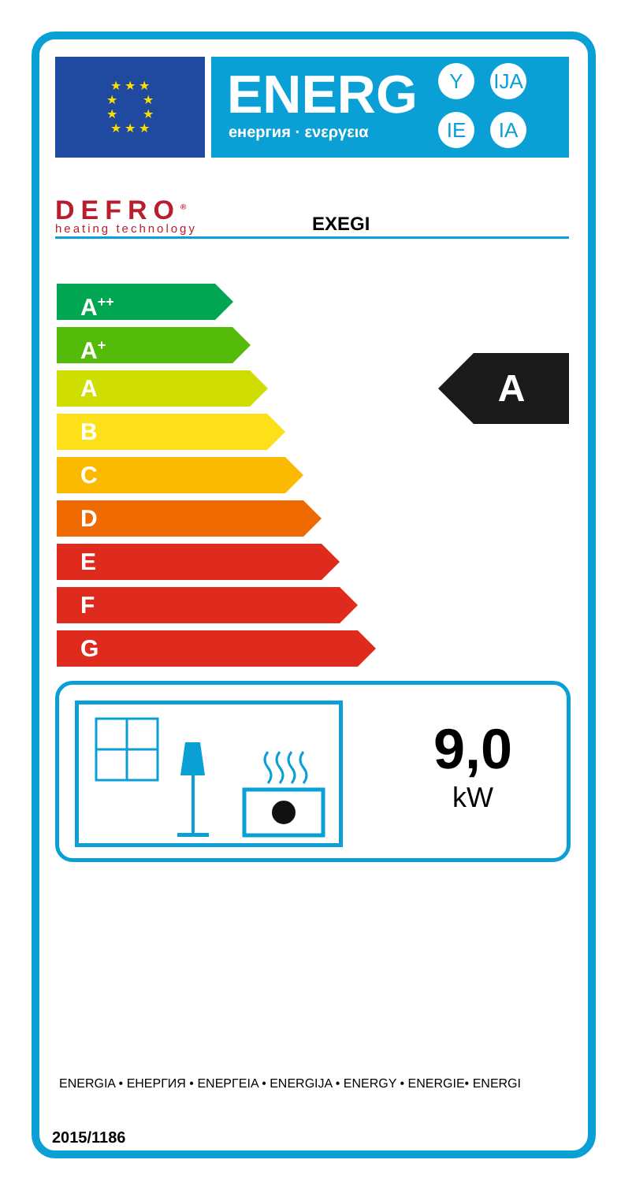★ ★ ★
★ ★
★ ★
★ ★ ★
ENERG
енергия · ενεργεια
Y IJA
IE IA
DEFRO<sup>®</sup>
heating technology
EXEGI
A<sup>++</sup>
A<sup>+</sup>
A
B
C
D
E
F
G
A
9,0
kW
ENERGIA • ЕНЕРГИЯ • ΕΝΕΡΓΕΙΑ • ENERGIJA • ENERGY • ENERGIE• ENERGI
2015/1186